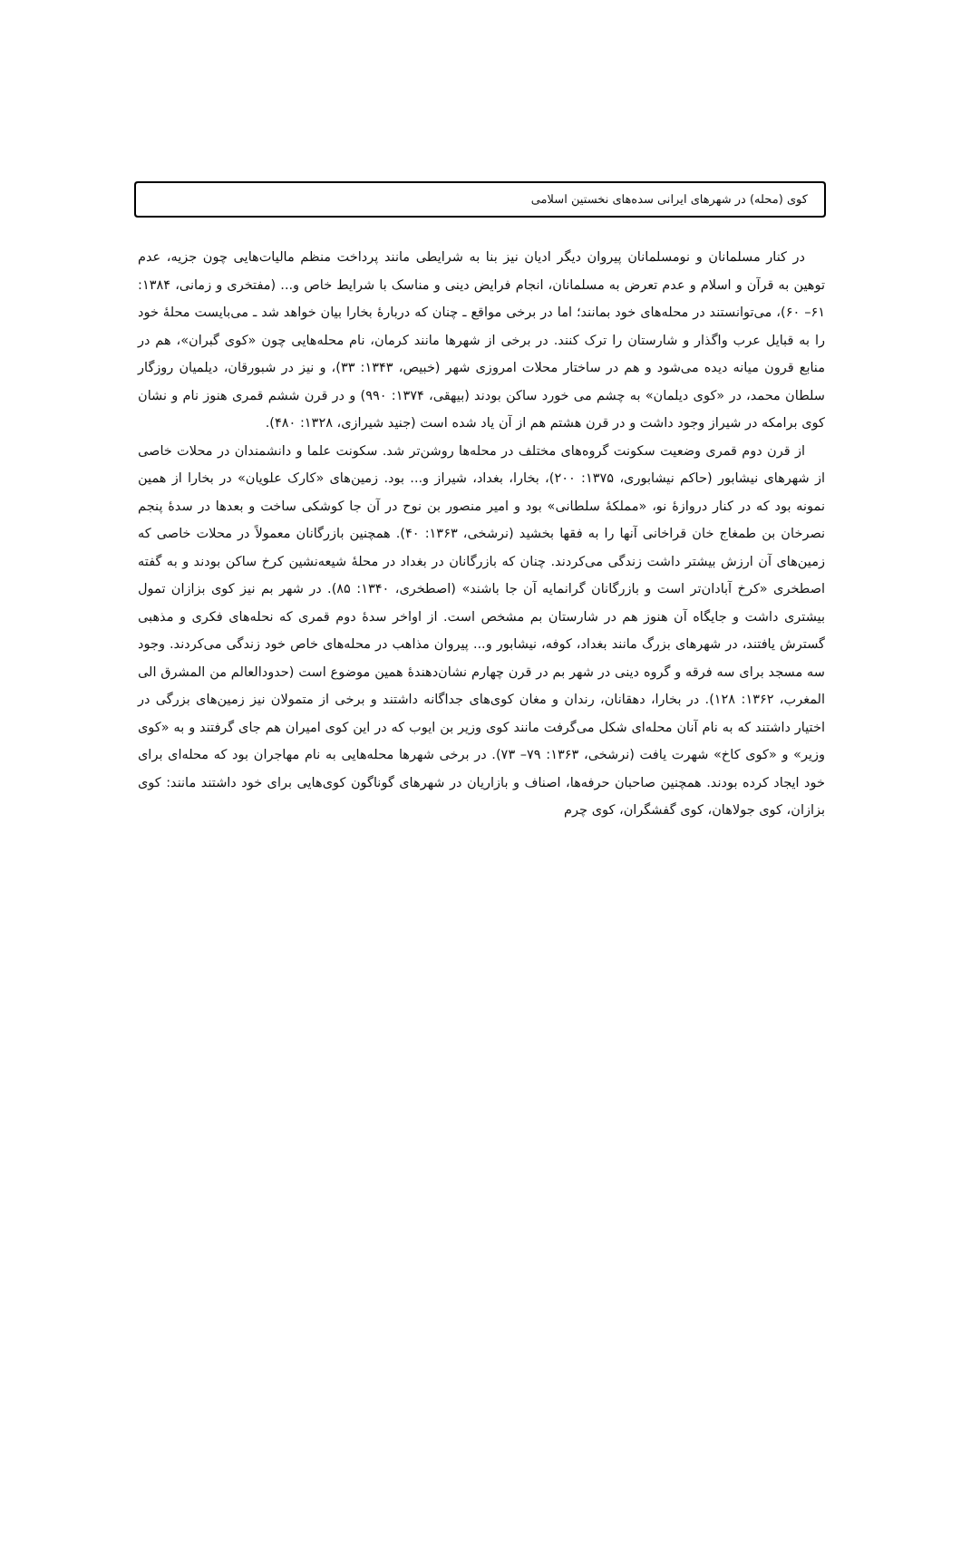کوی (محله) در شهرهای ایرانی سده‌های نخستین اسلامی
در کنار مسلمانان و نومسلمانان پیروان دیگر ادیان نیز بنا به شرایطی مانند پرداخت منظم مالیات‌هایی چون جزیه، عدم توهین به قرآن و اسلام و عدم تعرض به مسلمانان، انجام فرایض دینی و مناسک با شرایط خاص و... (مفتخری و زمانی، ۱۳۸۴: ۶۱– ۶۰)، می‌توانستند در محله‌های خود بمانند؛ اما در برخی مواقع ـ چنان که دربارهٔ بخارا بیان خواهد شد ـ می‌بایست محلهٔ خود را به قبایل عرب واگذار و شارستان را ترک کنند. در برخی از شهرها مانند کرمان، نام محله‌هایی چون «کوی گبران»، هم در منابع قرون میانه دیده می‌شود و هم در ساختار محلات امروزی شهر (خبیص، ۱۳۴۳: ۳۳)، و نیز در شبورقان، دیلمیان روزگار سلطان محمد، در «کوی دیلمان» به چشم می خورد ساکن بودند (بیهقی، ۱۳۷۴: ۹۹۰) و در قرن ششم قمری هنوز نام و نشان کوی برامکه در شیراز وجود داشت و در قرن هشتم هم از آن یاد شده است (جنید شیرازی، ۱۳۲۸: ۴۸۰).
از قرن دوم قمری وضعیت سکونت گروه‌های مختلف در محله‌ها روشن‌تر شد. سکونت علما و دانشمندان در محلات خاصی از شهرهای نیشابور (حاکم نیشابوری، ۱۳۷۵: ۲۰۰)، بخارا، بغداد، شیراز و... بود. زمین‌های «کارک علویان» در بخارا از همین نمونه بود که در کنار دروازهٔ نو، «مملکهٔ سلطانی» بود و امیر منصور بن نوح در آن جا کوشکی ساخت و بعدها در سدهٔ پنجم نصرخان بن طمغاج خان قراخانی آنها را به فقها بخشید (نرشخی، ۱۳۶۳: ۴۰). همچنین بازرگانان معمولاً در محلات خاصی که زمین‌های آن ارزش بیشتر داشت زندگی می‌کردند. چنان که بازرگانان در بغداد در محلهٔ شیعه‌نشین کرخ ساکن بودند و به گفته اصطخری «کرخ آبادان‌تر است و بازرگانان گرانمایه آن جا باشند» (اصطخری، ۱۳۴۰: ۸۵). در شهر بم نیز کوی بزازان تمول بیشتری داشت و جایگاه آن هنوز هم در شارستان بم مشخص است. از اواخر سدهٔ دوم قمری که نحله‌های فکری و مذهبی گسترش یافتند، در شهرهای بزرگ مانند بغداد، کوفه، نیشابور و... پیروان مذاهب در محله‌های خاص خود زندگی می‌کردند. وجود سه مسجد برای سه فرقه و گروه دینی در شهر بم در قرن چهارم نشان‌دهندهٔ همین موضوع است (حدودالعالم من المشرق الی المغرب، ۱۳۶۲: ۱۲۸). در بخارا، دهقانان، رندان و مغان کوی‌های جداگانه داشتند و برخی از متمولان نیز زمین‌های بزرگی در اختیار داشتند که به نام آنان محله‌ای شکل می‌گرفت مانند کوی وزیر بن ایوب که در این کوی امیران هم جای گرفتند و به «کوی وزیر» و «کوی کاخ» شهرت یافت (نرشخی، ۱۳۶۳: ۷۹– ۷۳). در برخی شهرها محله‌هایی به نام مهاجران بود که محله‌ای برای خود ایجاد کرده بودند. همچنین صاحبان حرفه‌ها، اصناف و بازاریان در شهرهای گوناگون کوی‌هایی برای خود داشتند مانند: کوی بزازان، کوی جولاهان، کوی گفشگران، کوی چرم